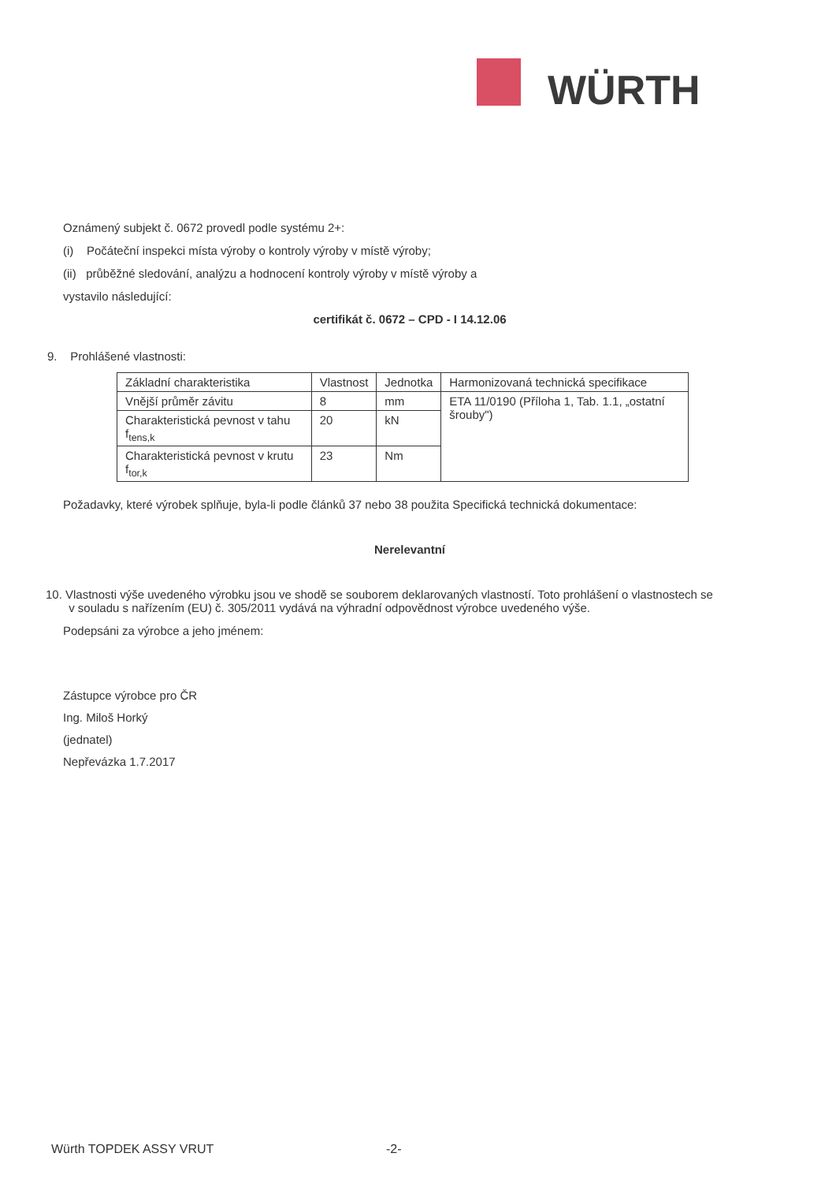WÜRTH
Oznámený subjekt č. 0672 provedl podle systému 2+:
(i) Počáteční inspekci místa výroby o kontroly výroby v místě výroby;
(ii) průběžné sledování, analýzu a hodnocení kontroly výroby v místě výroby a
vystavilo následující:
certifikát č. 0672 – CPD - I 14.12.06
9. Prohlášené vlastnosti:
| Základní charakteristika | Vlastnost | Jednotka | Harmonizovaná technická specifikace |
| --- | --- | --- | --- |
| Vnější průměr závitu | 8 | mm | ETA 11/0190 (Příloha 1, Tab. 1.1, „ostatní šrouby") |
| Charakteristická pevnost v tahu f<sub>tens,k</sub> | 20 | kN | |
| Charakteristická pevnost v krutu f<sub>tor,k</sub> | 23 | Nm | |
Požadavky, které výrobek splňuje, byla-li podle článků 37 nebo 38 použita Specifická technická dokumentace:
Nerelevantní
10. Vlastnosti výše uvedeného výrobku jsou ve shodě se souborem deklarovaných vlastností. Toto prohlášení o vlastnostech se
v souladu s nařízením (EU) č. 305/2011 vydává na výhradní odpovědnost výrobce uvedeného výše.
Podepsáni za výrobce a jeho jménem:
Zástupce výrobce pro ČR
Ing. Miloš Horký
(jednatel)
Nepřevázka 1.7.2017
Würth TOPDEK ASSY VRUT -2-